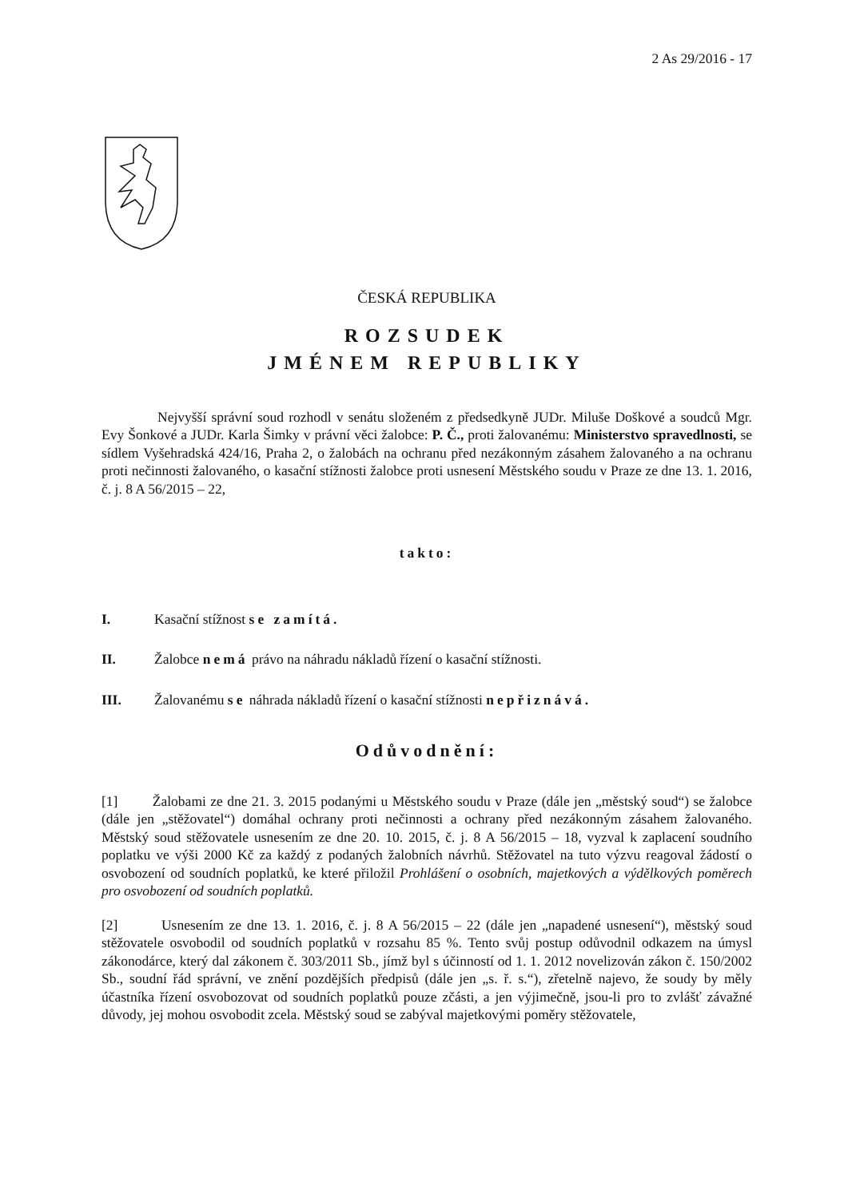2 As 29/2016 - 17
ČESKÁ REPUBLIKA
ROZSUDEK
JMÉNEM REPUBLIKY
Nejvyšší správní soud rozhodl v senátu složeném z předsedkyně JUDr. Miluše Doškové a soudců Mgr. Evy Šonkové a JUDr. Karla Šimky v právní věci žalobce: P. Č., proti žalovanému: Ministerstvo spravedlnosti, se sídlem Vyšehradská 424/16, Praha 2, o žalobách na ochranu před nezákonným zásahem žalovaného a na ochranu proti nečinnosti žalovaného, o kasační stížnosti žalobce proti usnesení Městského soudu v Praze ze dne 13. 1. 2016, č. j. 8 A 56/2015 – 22,
takto:
I. Kasační stížnost se zamítá.
II. Žalobce nemá právo na náhradu nákladů řízení o kasační stížnosti.
III. Žalovanému se náhrada nákladů řízení o kasační stížnosti nepřiznává.
Odůvodnění:
[1] Žalobami ze dne 21. 3. 2015 podanými u Městského soudu v Praze (dále jen „městský soud“) se žalobce (dále jen „stěžovatel“) domáhal ochrany proti nečinnosti a ochrany před nezákonným zásahem žalovaného. Městský soud stěžovatele usnesením ze dne 20. 10. 2015, č. j. 8 A 56/2015 – 18, vyzval k zaplacení soudního poplatku ve výši 2000 Kč za každý z podaných žalobních návrhů. Stěžovatel na tuto výzvu reagoval žádostí o osvobození od soudních poplatků, ke které přiložil Prohlášení o osobních, majetkových a výdělkových poměrech pro osvobození od soudních poplatků.
[2] Usnesením ze dne 13. 1. 2016, č. j. 8 A 56/2015 – 22 (dále jen „napadené usnesení“), městský soud stěžovatele osvobodil od soudních poplatků v rozsahu 85 %. Tento svůj postup odůvodnil odkazem na úmysl zákonodárce, který dal zákonem č. 303/2011 Sb., jímž byl s účinností od 1. 1. 2012 novelizován zákon č. 150/2002 Sb., soudní řád správní, ve znění pozdějších předpisů (dále jen „s. ř. s.“), zřetelně najevo, že soudy by měly účastníka řízení osvobozovat od soudních poplatků pouze zčásti, a jen výjimečně, jsou-li pro to zvlášť závažné důvody, jej mohou osvobodit zcela. Městský soud se zabýval majetkovými poměry stěžovatele,